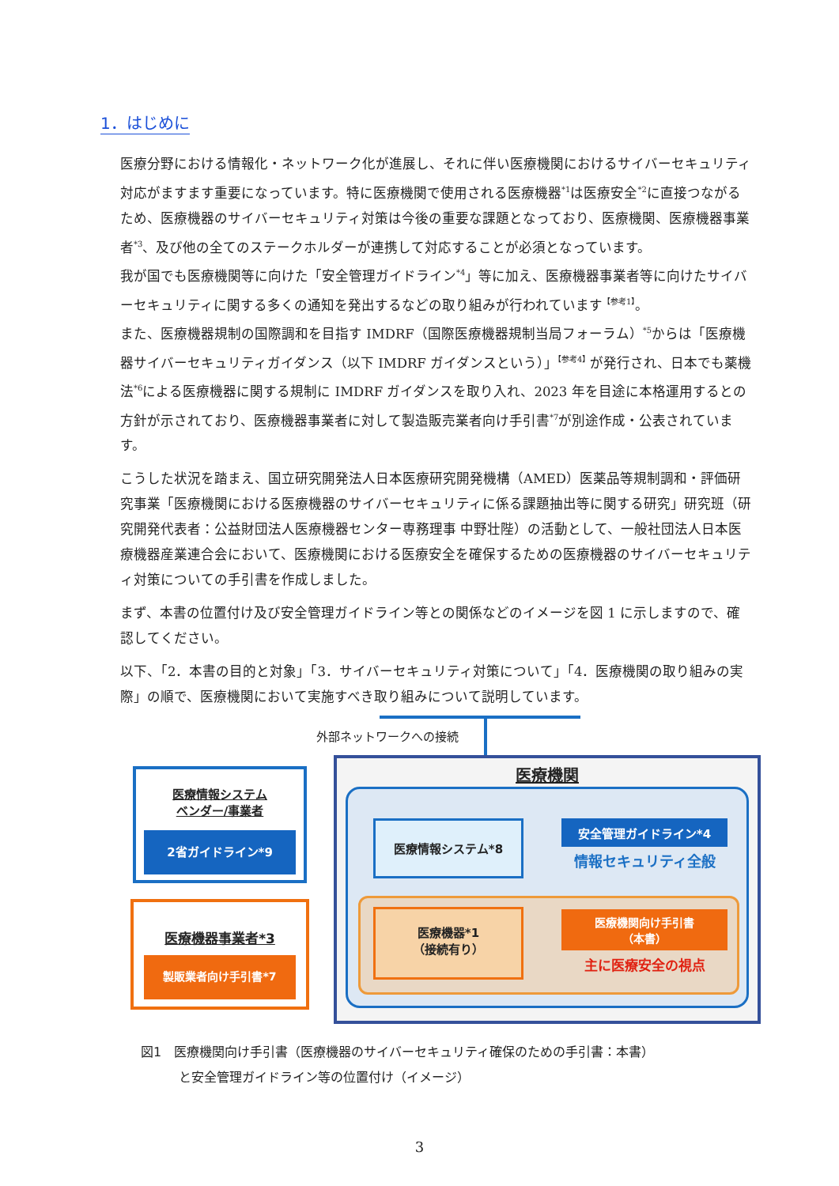1．はじめに
医療分野における情報化・ネットワーク化が進展し、それに伴い医療機関におけるサイバーセキュリティ対応がますます重要になっています。特に医療機関で使用される医療機器<sup>*1</sup>は医療安全<sup>*2</sup>に直接つながるため、医療機器のサイバーセキュリティ対策は今後の重要な課題となっており、医療機関、医療機器事業者<sup>*3</sup>、及び他の全てのステークホルダーが連携して対応することが必須となっています。
我が国でも医療機関等に向けた「安全管理ガイドライン<sup>*4</sup>」等に加え、医療機器事業者等に向けたサイバーセキュリティに関する多くの通知を発出するなどの取り組みが行われています<sup>【参考1】</sup>。
また、医療機器規制の国際調和を目指す IMDRF（国際医療機器規制当局フォーラム）<sup>*5</sup>からは「医療機器サイバーセキュリティガイダンス（以下 IMDRF ガイダンスという）」<sup>【参考4】</sup>が発行され、日本でも薬機法<sup>*6</sup>による医療機器に関する規制に IMDRF ガイダンスを取り入れ、2023 年を目途に本格運用するとの方針が示されており、医療機器事業者に対して製造販売業者向け手引書<sup>*7</sup>が別途作成・公表されています。
こうした状況を踏まえ、国立研究開発法人日本医療研究開発機構（AMED）医薬品等規制調和・評価研究事業「医療機関における医療機器のサイバーセキュリティに係る課題抽出等に関する研究」研究班（研究開発代表者：公益財団法人医療機器センター専務理事 中野壮陛）の活動として、一般社団法人日本医療機器産業連合会において、医療機関における医療安全を確保するための医療機器のサイバーセキュリティ対策についての手引書を作成しました。
まず、本書の位置付け及び安全管理ガイドライン等との関係などのイメージを図 1 に示しますので、確認してください。
以下、「2．本書の目的と対象」「3．サイバーセキュリティ対策について」「4．医療機関の取り組みの実際」の順で、医療機関において実施すべき取り組みについて説明しています。
外部ネットワークへの接続
医療機関
医療情報システム*8 安全管理ガイドライン*4
情報セキュリティ全般
医療機器*1
（接続有り）
医療機関向け手引書
（本書）
主に医療安全の視点
医療情報システム
ベンダー/事業者
2省ガイドライン*9
医療機器事業者*3
製販業者向け手引書*7
図1　医療機関向け手引書（医療機器のサイバーセキュリティ確保のための手引書：本書）
　　　と安全管理ガイドライン等の位置付け（イメージ）
3